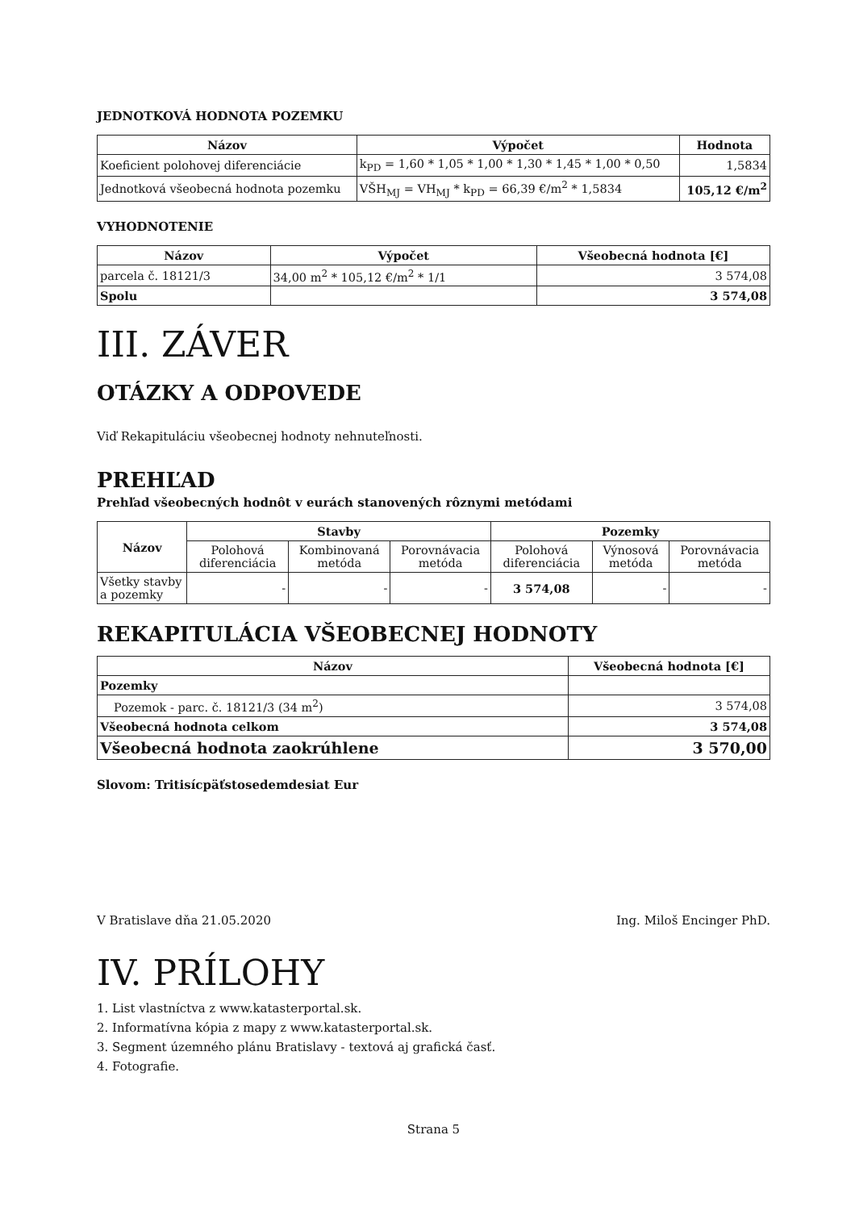JEDNOTKOVÁ HODNOTA POZEMKU
| Názov | Výpočet | Hodnota |
| --- | --- | --- |
| Koeficient polohovej diferenciácie | k<sub>PD</sub> = 1,60 * 1,05 * 1,00 * 1,30 * 1,45 * 1,00 * 0,50 | 1,5834 |
| Jednotková všeobecná hodnota pozemku | VŠH<sub>MJ</sub> = VH<sub>MJ</sub> * k<sub>PD</sub> = 66,39 €/m<sup>2</sup> * 1,5834 | 105,12 €/m<sup>2</sup> |
VYHODNOTENIE
| Názov | Výpočet | Všeobecná hodnota [€] |
| --- | --- | --- |
| parcela č. 18121/3 | 34,00 m<sup>2</sup> * 105,12 €/m<sup>2</sup> * 1/1 | 3 574,08 |
| Spolu | | 3 574,08 |
III. ZÁVER
OTÁZKY A ODPOVEDE
Viď Rekapituláciu všeobecnej hodnoty nehnuteľnosti.
PREHĽAD
Prehľad všeobecných hodnôt v eurách stanovených rôznymi metódami
| Názov | Stavby | | | Pozemky | | |
| --- | --- | --- | --- | --- | --- | --- |
| | Polohová diferenciácia | Kombinovaná metóda | Porovnávacia metóda | Polohová diferenciácia | Výnosová metóda | Porovnávacia metóda |
| Všetky stavby a pozemky | - | - | - | 3 574,08 | - | - |
REKAPITULÁCIA VŠEOBECNEJ HODNOTY
| Názov | Všeobecná hodnota [€] |
| --- | --- |
| Pozemky | |
| Pozemok - parc. č. 18121/3 (34 m<sup>2</sup>) | 3 574,08 |
| Všeobecná hodnota celkom | 3 574,08 |
| Všeobecná hodnota zaokrúhlene | 3 570,00 |
Slovom: Tritisícpäťstosedemdesiat Eur
V Bratislave dňa 21.05.2020 Ing. Miloš Encinger PhD.
IV. PRÍLOHY
1. List vlastníctva z www.katasterportal.sk.
2. Informatívna kópia z mapy z www.katasterportal.sk.
3. Segment územného plánu Bratislavy - textová aj grafická časť.
4. Fotografie.
Strana 5